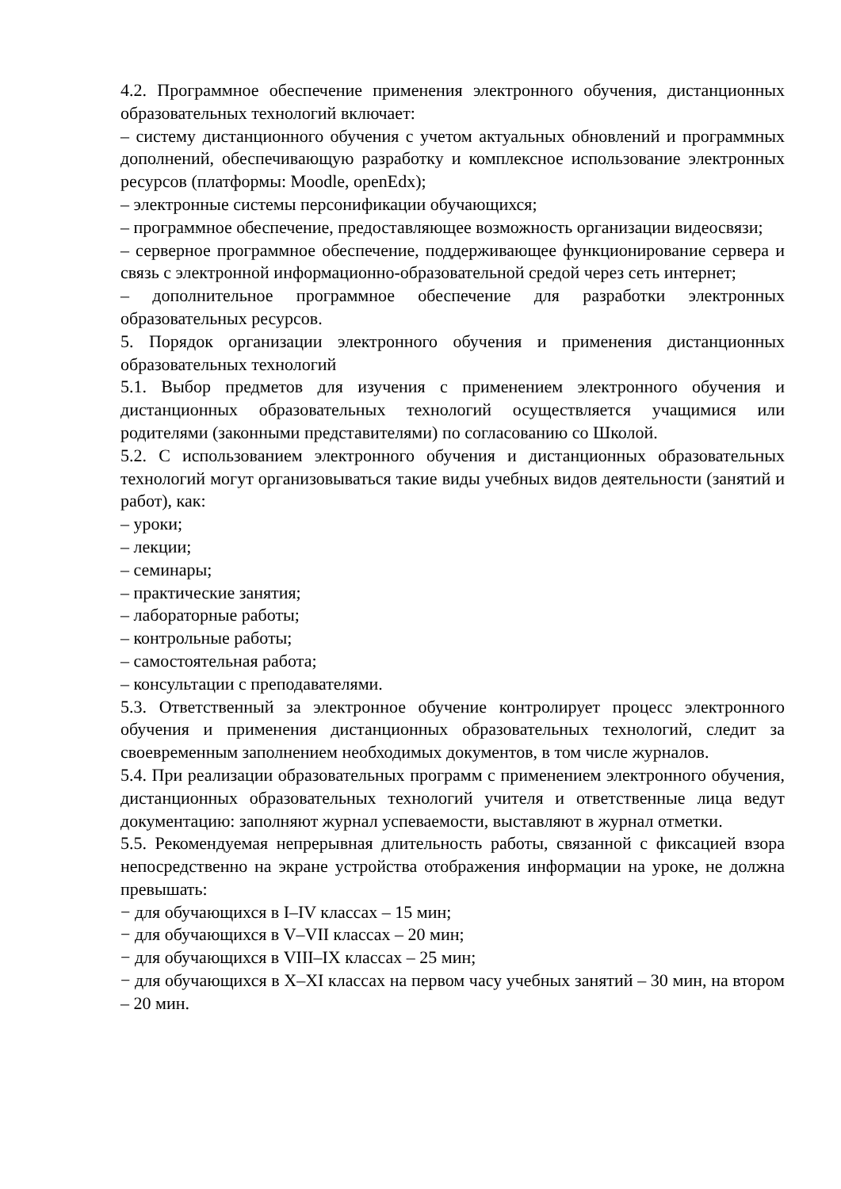4.2. Программное обеспечение применения электронного обучения, дистанционных образовательных технологий включает:
– систему дистанционного обучения с учетом актуальных обновлений и программных дополнений, обеспечивающую разработку и комплексное использование электронных ресурсов (платформы: Moodle, openEdx);
– электронные системы персонификации обучающихся;
– программное обеспечение, предоставляющее возможность организации видеосвязи;
– серверное программное обеспечение, поддерживающее функционирование сервера и связь с электронной информационно-образовательной средой через сеть интернет;
– дополнительное программное обеспечение для разработки электронных образовательных ресурсов.
5. Порядок организации электронного обучения и применения дистанционных образовательных технологий
5.1. Выбор предметов для изучения с применением электронного обучения и дистанционных образовательных технологий осуществляется учащимися или родителями (законными представителями) по согласованию со Школой.
5.2. С использованием электронного обучения и дистанционных образовательных технологий могут организовываться такие виды учебных видов деятельности (занятий и работ), как:
– уроки;
– лекции;
– семинары;
– практические занятия;
– лабораторные работы;
– контрольные работы;
– самостоятельная работа;
– консультации с преподавателями.
5.3. Ответственный за электронное обучение контролирует процесс электронного обучения и применения дистанционных образовательных технологий, следит за своевременным заполнением необходимых документов, в том числе журналов.
5.4. При реализации образовательных программ с применением электронного обучения, дистанционных образовательных технологий учителя и ответственные лица ведут документацию: заполняют журнал успеваемости, выставляют в журнал отметки.
5.5. Рекомендуемая непрерывная длительность работы, связанной с фиксацией взора непосредственно на экране устройства отображения информации на уроке, не должна превышать:
− для обучающихся в I–IV классах – 15 мин;
− для обучающихся в V–VII классах – 20 мин;
− для обучающихся в VIII–IX классах – 25 мин;
− для обучающихся в X–XI классах на первом часу учебных занятий – 30 мин, на втором – 20 мин.